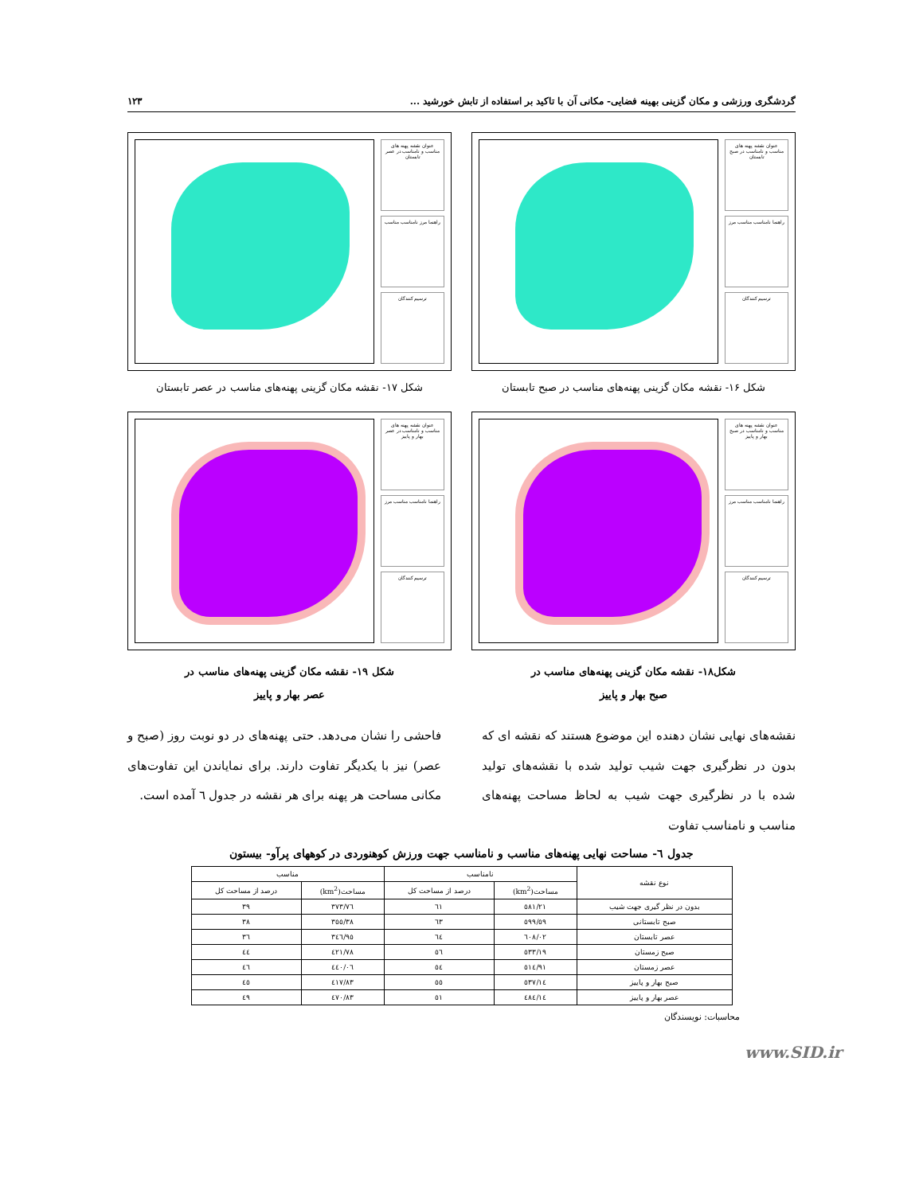گردشگری ورزشی و مکان گزینی بهینه فضایی- مکانی آن با تاکید بر استفاده از تابش خورشید ... ۱۲۳
عنوان نقشه پهنه های مناسب و نامناسب در صبح تابستان
راهنما نامناسب مناسب مرز
ترسیم کنندگان
شکل ۱۶- نقشه مکان گزینی پهنه‌های مناسب در صبح تابستان
عنوان نقشه پهنه های مناسب و نامناسب در عصر تابستان
راهنما مرز نامناسب مناسب
ترسیم کنندگان
شکل ۱۷- نقشه مکان گزینی پهنه‌های مناسب در عصر تابستان
عنوان نقشه پهنه های مناسب و نامناسب در صبح بهار و پاییز
راهنما نامناسب مناسب مرز
ترسیم کنندگان
شکل۱۸- نقشه مکان گزینی پهنه‌های مناسب در
صبح بهار و پاییز
عنوان نقشه پهنه های مناسب و نامناسب در عصر بهار و پاییز
راهنما نامناسب مناسب مرز
ترسیم کنندگان
شکل ۱۹- نقشه مکان گزینی پهنه‌های مناسب در
عصر بهار و پاییز
نقشه‌های نهایی نشان دهنده این موضوع هستند که نقشه ای که بدون در نظرگیری جهت شیب تولید شده با نقشه‌های تولید شده با در نظرگیری جهت شیب به لحاظ مساحت پهنه‌های مناسب و نامناسب تفاوت
فاحشی را نشان می‌دهد. حتی پهنه‌های در دو نوبت روز (صبح و عصر) نیز با یکدیگر تفاوت دارند. برای نمایاندن این تفاوت‌های مکانی مساحت هر پهنه برای هر نقشه در جدول ٦ آمده است.
جدول ٦- مساحت نهایی پهنه‌های مناسب و نامناسب جهت ورزش کوهنوردی در کوههای پرآو- بیستون
| نوع نقشه | نامناسب | | مناسب | |
| --- | --- | --- | --- | --- |
| | مساحت(km<sup>2</sup>) | درصد از مساحت کل | مساحت(km<sup>2</sup>) | درصد از مساحت کل |
| بدون در نظر گیری جهت شیب | ٥٨١/٢١ | ٦١ | ٣٧٣/٧٦ | ٣٩ |
| صبح تابستانی | ٥٩٩/٥٩ | ٦٣ | ٣٥٥/٣٨ | ٣٨ |
| عصر تابستان | ٦٠٨/٠٢ | ٦٤ | ٣٤٦/٩٥ | ٣٦ |
| صبح زمستان | ٥٣٣/١٩ | ٥٦ | ٤٢١/٧٨ | ٤٤ |
| عصر زمستان | ٥١٤/٩١ | ٥٤ | ٤٤٠/٠٦ | ٤٦ |
| صبح بهار و پاییز | ٥٣٧/١٤ | ٥٥ | ٤١٧/٨٣ | ٤٥ |
| عصر بهار و پاییز | ٤٨٤/١٤ | ٥١ | ٤٧٠/٨٣ | ٤٩ |
محاسبات: نویسندگان
www.SID.ir